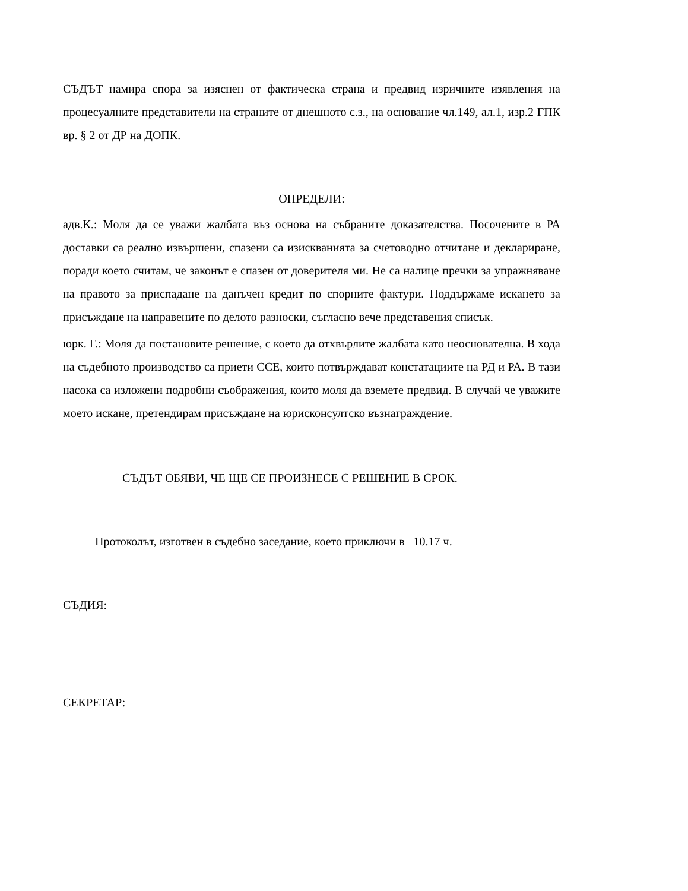СЪДЪТ намира спора за изяснен от фактическа страна и предвид изричните изявления на процесуалните представители на страните от днешното с.з., на основание чл.149, ал.1, изр.2 ГПК вр. § 2 от ДР на ДОПК.
ОПРЕДЕЛИ:
адв.К.: Моля да се уважи жалбата въз основа на събраните доказателства. Посочените в РА доставки са реално извършени, спазени са изискванията за счетоводно отчитане и деклариране, поради което считам, че законът е спазен от доверителя ми. Не са налице пречки за упражняване на правото за приспадане на данъчен кредит по спорните фактури. Поддържаме искането за присъждане на направените по делото разноски, съгласно вече представения списък.
юрк. Г.: Моля да постановите решение, с което да отхвърлите жалбата като неоснователна. В хода на съдебното производство са приети ССЕ, които потвърждават констатациите на РД и РА. В тази насока са изложени подробни съображения, които моля да вземете предвид. В случай че уважите моето искане, претендирам присъждане на юрисконсултско възнаграждение.
СЪДЪТ ОБЯВИ, ЧЕ ЩЕ СЕ ПРОИЗНЕСЕ С РЕШЕНИЕ В СРОК.
Протоколът, изготвен в съдебно заседание, което приключи в 10.17 ч.
СЪДИЯ:
СЕКРЕТАР: